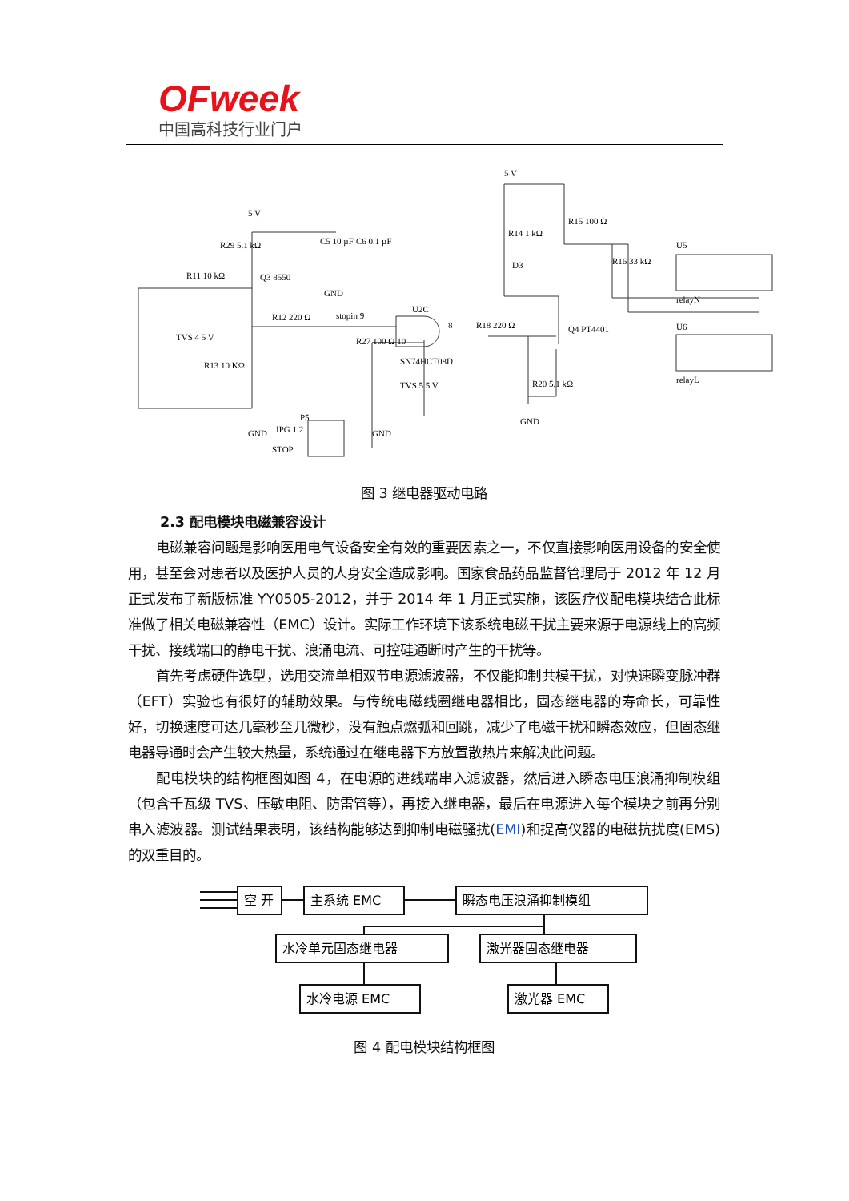OFweek
中国高科技行业门户
5 V
5 V
R29 5.1 kΩ
R11 10 kΩ
Q3 8550
C5 10 µF
C6 0.1 µF
GND
TVS 4 5 V
R12 220 Ω
stopin 9
R27 100 Ω 10
R13 10 KΩ
U2C
SN74HCT08D
8
R18 220 Ω
Q4 PT4401
R20 5.1 kΩ
TVS 5 5 V
GND
GND
GND
P5
IPG 1 2
STOP
R14 1 kΩ
R15 100 Ω
D3
R16 33 kΩ
U5
relayN
U6
relayL
图 3 继电器驱动电路
2.3 配电模块电磁兼容设计
电磁兼容问题是影响医用电气设备安全有效的重要因素之一，不仅直接影响医用设备的安全使用，甚至会对患者以及医护人员的人身安全造成影响。国家食品药品监督管理局于 2012 年 12 月正式发布了新版标准 YY0505-2012，并于 2014 年 1 月正式实施，该医疗仪配电模块结合此标准做了相关电磁兼容性（EMC）设计。实际工作环境下该系统电磁干扰主要来源于电源线上的高频干扰、接线端口的静电干扰、浪涌电流、可控硅通断时产生的干扰等。
首先考虑硬件选型，选用交流单相双节电源滤波器，不仅能抑制共模干扰，对快速瞬变脉冲群（EFT）实验也有很好的辅助效果。与传统电磁线圈继电器相比，固态继电器的寿命长，可靠性好，切换速度可达几毫秒至几微秒，没有触点燃弧和回跳，减少了电磁干扰和瞬态效应，但固态继电器导通时会产生较大热量，系统通过在继电器下方放置散热片来解决此问题。
配电模块的结构框图如图 4，在电源的进线端串入滤波器，然后进入瞬态电压浪涌抑制模组（包含千瓦级 TVS、压敏电阻、防雷管等），再接入继电器，最后在电源进入每个模块之前再分别串入滤波器。测试结果表明，该结构能够达到抑制电磁骚扰(EMI)和提高仪器的电磁抗扰度(EMS)的双重目的。
空 开
主系统 EMC
瞬态电压浪涌抑制模组
水冷单元固态继电器
激光器固态继电器
水冷电源 EMC
激光器 EMC
图 4 配电模块结构框图